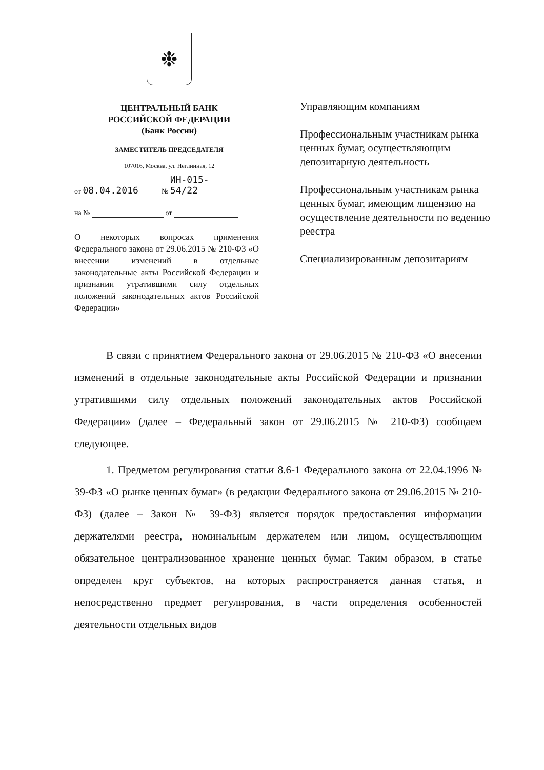❉
ЦЕНТРАЛЬНЫЙ БАНК
РОССИЙСКОЙ ФЕДЕРАЦИИ
(Банк России)
ЗАМЕСТИТЕЛЬ ПРЕДСЕДАТЕЛЯ
107016, Москва, ул. Неглинная, 12
от 08.04.2016 № ИН-015-54/22
на № от
Управляющим компаниям
Профессиональным участникам рынка ценных бумаг, осуществляющим депозитарную деятельность
Профессиональным участникам рынка ценных бумаг, имеющим лицензию на осуществление деятельности по ведению реестра
Специализированным депозитариям
О некоторых вопросах применения Федерального закона от 29.06.2015 № 210-ФЗ «О внесении изменений в отдельные законодательные акты Российской Федерации и признании утратившими силу отдельных положений законодательных актов Российской Федерации»
В связи с принятием Федерального закона от 29.06.2015 № 210-ФЗ «О внесении изменений в отдельные законодательные акты Российской Федерации и признании утратившими силу отдельных положений законодательных актов Российской Федерации» (далее – Федеральный закон от 29.06.2015 № 210-ФЗ) сообщаем следующее.
1. Предметом регулирования статьи 8.6-1 Федерального закона от 22.04.1996 № 39-ФЗ «О рынке ценных бумаг» (в редакции Федерального закона от 29.06.2015 № 210-ФЗ) (далее – Закон № 39-ФЗ) является порядок предоставления информации держателями реестра, номинальным держателем или лицом, осуществляющим обязательное централизованное хранение ценных бумаг. Таким образом, в статье определен круг субъектов, на которых распространяется данная статья, и непосредственно предмет регулирования, в части определения особенностей деятельности отдельных видов